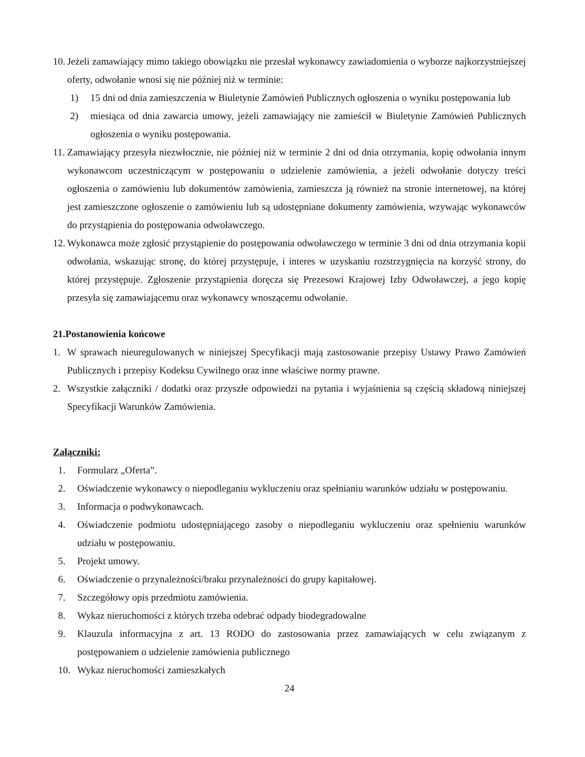10. Jeżeli zamawiający mimo takiego obowiązku nie przesłał wykonawcy zawiadomienia o wyborze najkorzystniejszej oferty, odwołanie wnosi się nie później niż w terminie:
1) 15 dni od dnia zamieszczenia w Biuletynie Zamówień Publicznych ogłoszenia o wyniku postępowania lub
2) miesiąca od dnia zawarcia umowy, jeżeli zamawiający nie zamieścił w Biuletynie Zamówień Publicznych ogłoszenia o wyniku postępowania.
11. Zamawiający przesyła niezwłocznie, nie później niż w terminie 2 dni od dnia otrzymania, kopię odwołania innym wykonawcom uczestniczącym w postępowaniu o udzielenie zamówienia, a jeżeli odwołanie dotyczy treści ogłoszenia o zamówieniu lub dokumentów zamówienia, zamieszcza ją również na stronie internetowej, na której jest zamieszczone ogłoszenie o zamówieniu lub są udostępniane dokumenty zamówienia, wzywając wykonawców do przystąpienia do postępowania odwoławczego.
12. Wykonawca może zgłosić przystąpienie do postępowania odwoławczego w terminie 3 dni od dnia otrzymania kopii odwołania, wskazując stronę, do której przystępuje, i interes w uzyskaniu rozstrzygnięcia na korzyść strony, do której przystępuje. Zgłoszenie przystąpienia doręcza się Prezesowi Krajowej Izby Odwoławczej, a jego kopię przesyła się zamawiającemu oraz wykonawcy wnoszącemu odwołanie.
21.Postanowienia końcowe
1. W sprawach nieuregulowanych w niniejszej Specyfikacji mają zastosowanie przepisy Ustawy Prawo Zamówień Publicznych i przepisy Kodeksu Cywilnego oraz inne właściwe normy prawne.
2. Wszystkie załączniki / dodatki oraz przyszłe odpowiedzi na pytania i wyjaśnienia są częścią składową niniejszej Specyfikacji Warunków Zamówienia.
Załączniki:
1. Formularz „Oferta”.
2. Oświadczenie wykonawcy o niepodleganiu wykluczeniu oraz spełnianiu warunków udziału w postępowaniu.
3. Informacja o podwykonawcach.
4. Oświadczenie podmiotu udostępniającego zasoby o niepodleganiu wykluczeniu oraz spełnieniu warunków udziału w postępowaniu.
5. Projekt umowy.
6. Oświadczenie o przynależności/braku przynależności do grupy kapitałowej.
7. Szczegółowy opis przedmiotu zamówienia.
8. Wykaz nieruchomości z których trzeba odebrać odpady biodegradowalne
9. Klauzula informacyjna z art. 13 RODO do zastosowania przez zamawiających w celu związanym z postępowaniem o udzielenie zamówienia publicznego
10. Wykaz nieruchomości zamieszkałych
24